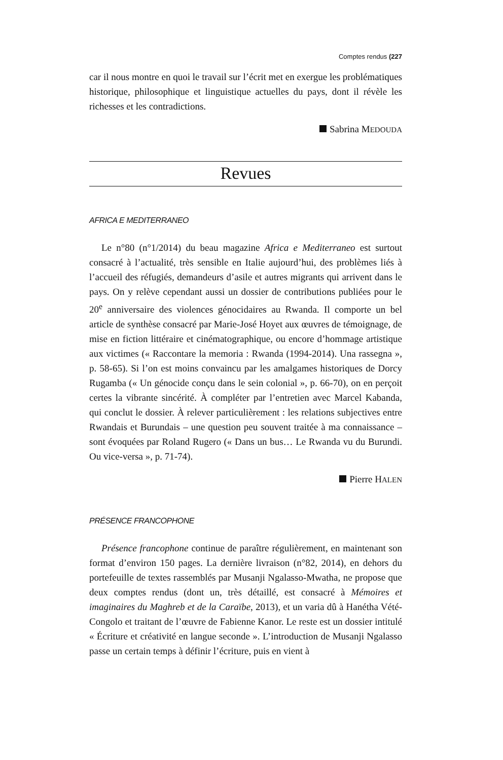Comptes rendus (227
car il nous montre en quoi le travail sur l’écrit met en exergue les problématiques historique, philosophique et linguistique actuelles du pays, dont il révèle les richesses et les contradictions.
Sabrina MEDOUDA
Revues
AFRICA E MEDITERRANEO
Le n°80 (n°1/2014) du beau magazine Africa e Mediterraneo est surtout consacré à l’actualité, très sensible en Italie aujourd’hui, des problèmes liés à l’accueil des réfugiés, demandeurs d’asile et autres migrants qui arrivent dans le pays. On y relève cependant aussi un dossier de contributions publiées pour le 20<sup>e</sup> anniversaire des violences génocidaires au Rwanda. Il comporte un bel article de synthèse consacré par Marie-José Hoyet aux œuvres de témoignage, de mise en fiction littéraire et cinématographique, ou encore d’hommage artistique aux victimes (« Raccontare la memoria : Rwanda (1994-2014). Una rassegna », p. 58-65). Si l’on est moins convaincu par les amalgames historiques de Dorcy Rugamba (« Un génocide conçu dans le sein colonial », p. 66-70), on en perçoit certes la vibrante sincérité. À compléter par l’entretien avec Marcel Kabanda, qui conclut le dossier. À relever particulièrement : les relations subjectives entre Rwandais et Burundais – une question peu souvent traitée à ma connaissance – sont évoquées par Roland Rugero (« Dans un bus… Le Rwanda vu du Burundi. Ou vice-versa », p. 71-74).
Pierre HALEN
PRÉSENCE FRANCOPHONE
Présence francophone continue de paraître régulièrement, en maintenant son format d’environ 150 pages. La dernière livraison (n°82, 2014), en dehors du portefeuille de textes rassemblés par Musanji Ngalasso-Mwatha, ne propose que deux comptes rendus (dont un, très détaillé, est consacré à Mémoires et imaginaires du Maghreb et de la Caraïbe, 2013), et un varia dû à Hanétha Vété-Congolo et traitant de l’œuvre de Fabienne Kanor. Le reste est un dossier intitulé « Écriture et créativité en langue seconde ». L’introduction de Musanji Ngalasso passe un certain temps à définir l’écriture, puis en vient à